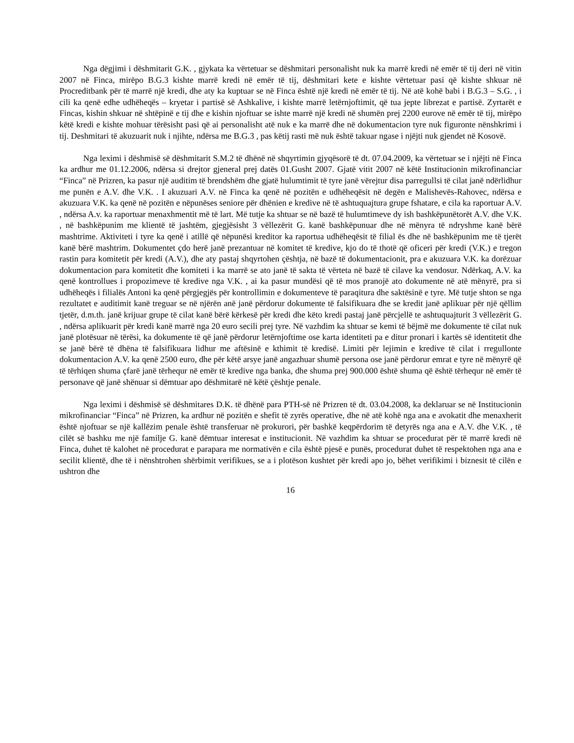Nga dëgjimi i dëshmitarit G.K. , gjykata ka vërtetuar se dëshmitari personalisht nuk ka marrë kredi në emër të tij deri në vitin 2007 në Finca, mirëpo B.G.3 kishte marrë kredi në emër të tij, dëshmitari kete e kishte vërtetuar pasi që kishte shkuar në Procreditbank për të marrë një kredi, dhe aty ka kuptuar se në Finca është një kredi në emër të tij. Në atë kohë babi i B.G.3 – S.G. , i cili ka qenë edhe udhëheqës – kryetar i partisë së Ashkalive, i kishte marrë letërnjoftimit, që tua jepte librezat e partisë. Zyrtarët e Fincas, kishin shkuar në shtëpinë e tij dhe e kishin njoftuar se ishte marrë një kredi në shumën prej 2200 eurove në emër të tij, mirëpo këtë kredi e kishte mohuar tërësisht pasi që ai personalisht atë nuk e ka marrë dhe në dokumentacion tyre nuk figuronte nënshkrimi i tij. Deshmitari të akuzuarit nuk i njihte, ndërsa me B.G.3 , pas këtij rasti më nuk është takuar ngase i njëjti nuk gjendet në Kosovë.
Nga leximi i dëshmisë së dëshmitarit S.M.2 të dhënë në shqyrtimin gjyqësorë të dt. 07.04.2009, ka vërtetuar se i njëjti në Finca ka ardhur me 01.12.2006, ndërsa si drejtor gjeneral prej datës 01.Gusht 2007. Gjatë vitit 2007 në këtë Institucionin mikrofinanciar “Finca” në Prizren, ka pasur një auditim të brendshëm dhe gjatë hulumtimit të tyre janë vërejtur disa parregullsi të cilat janë ndërlidhur me punën e A.V. dhe V.K. . I akuzuari A.V. në Finca ka qenë në pozitën e udhëheqësit në degën e Malishevës-Rahovec, ndërsa e akuzuara V.K. ka qenë në pozitën e nëpunëses seniore për dhënien e kredive në të ashtuquajtura grupe fshatare, e cila ka raportuar A.V. , ndërsa A.v. ka raportuar menaxhmentit më të lart. Më tutje ka shtuar se në bazë të hulumtimeve dy ish bashkëpunëtorët A.V. dhe V.K. , në bashkëpunim me klientë të jashtëm, gjegjësisht 3 vëllezërit G. kanë bashkëpunuar dhe në mënyra të ndryshme kanë bërë mashtrime. Aktiviteti i tyre ka qenë i atillë që nëpunësi kreditor ka raportua udhëheqësit të filial ës dhe në bashkëpunim me të tjerët kanë bërë mashtrim. Dokumentet çdo herë janë prezantuar në komitet të kredive, kjo do të thotë që oficeri për kredi (V.K.) e tregon rastin para komitetit për kredi (A.V.), dhe aty pastaj shqyrtohen çështja, në bazë të dokumentacionit, pra e akuzuara V.K. ka dorëzuar dokumentacion para komitetit dhe komiteti i ka marrë se ato janë të sakta të vërteta në bazë të cilave ka vendosur. Ndërkaq, A.V. ka qenë kontrollues i propozimeve të kredive nga V.K. , ai ka pasur mundësi që të mos pranojë ato dokumente në atë mënyrë, pra si udhëheqës i filialës Antoni ka qenë përgjegjës për kontrollimin e dokumenteve të paraqitura dhe saktësinë e tyre. Më tutje shton se nga rezultatet e auditimit kanë treguar se në njërën anë janë përdorur dokumente të falsifikuara dhe se kredit janë aplikuar për një qëllim tjetër, d.m.th. janë krijuar grupe të cilat kanë bërë kërkesë për kredi dhe këto kredi pastaj janë përcjellë te ashtuquajturit 3 vëllezërit G. , ndërsa aplikuarit për kredi kanë marrë nga 20 euro secili prej tyre. Në vazhdim ka shtuar se kemi të bëjmë me dokumente të cilat nuk janë plotësuar në tërësi, ka dokumente të që janë përdorur letërnjoftime ose karta identiteti pa e ditur pronari i kartës së identitetit dhe se janë bërë të dhëna të falsifikuara lidhur me aftësinë e kthimit të kredisë. Limiti për lejimin e kredive të cilat i rregullonte dokumentacion A.V. ka qenë 2500 euro, dhe për këtë arsye janë angazhuar shumë persona ose janë përdorur emrat e tyre në mënyrë që të tërhiqen shuma çfarë janë tërhequr në emër të kredive nga banka, dhe shuma prej 900.000 është shuma që është tërhequr në emër të personave që janë shënuar si dëmtuar apo dëshmitarë në këtë çështje penale.
Nga leximi i dëshmisë së dëshmitares D.K. të dhënë para PTH-së në Prizren të dt. 03.04.2008, ka deklaruar se në Institucionin mikrofinanciar “Finca” në Prizren, ka ardhur në pozitën e shefit të zyrës operative, dhe në atë kohë nga ana e avokatit dhe menaxherit është njoftuar se një kallëzim penale është transferuar në prokurori, për bashkë keqpërdorim të detyrës nga ana e A.V. dhe V.K. , të cilët së bashku me një familje G. kanë dëmtuar interesat e institucionit. Në vazhdim ka shtuar se procedurat për të marrë kredi në Finca, duhet të kalohet në procedurat e parapara me normativën e cila është pjesë e punës, procedurat duhet të respektohen nga ana e secilit klientë, dhe të i nënshtrohen shërbimit verifikues, se a i plotëson kushtet për kredi apo jo, bëhet verifikimi i biznesit të cilën e ushtron dhe
16